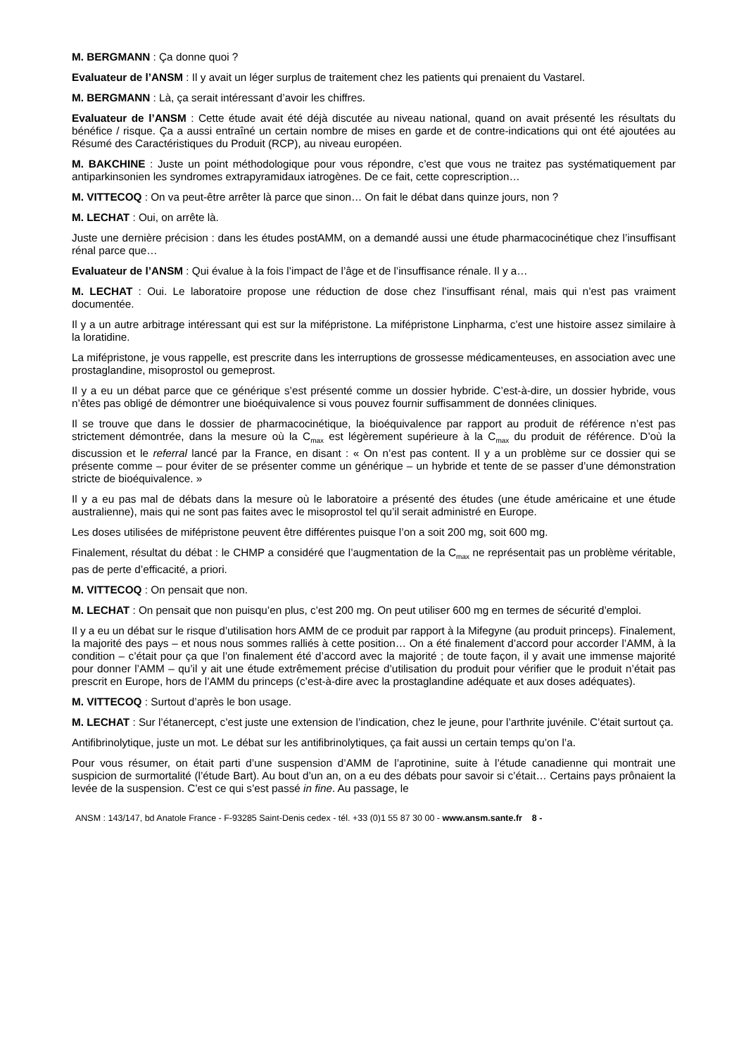M. BERGMANN : Ça donne quoi ?
Evaluateur de l’ANSM : Il y avait un léger surplus de traitement chez les patients qui prenaient du Vastarel.
M. BERGMANN : Là, ça serait intéressant d’avoir les chiffres.
Evaluateur de l’ANSM : Cette étude avait été déjà discutée au niveau national, quand on avait présenté les résultats du bénéfice / risque. Ça a aussi entraîné un certain nombre de mises en garde et de contre-indications qui ont été ajoutées au Résumé des Caractéristiques du Produit (RCP), au niveau européen.
M. BAKCHINE : Juste un point méthodologique pour vous répondre, c’est que vous ne traitez pas systématiquement par antiparkinsonien les syndromes extrapyramidaux iatrogènes. De ce fait, cette coprescription…
M. VITTECOQ : On va peut-être arrêter là parce que sinon… On fait le débat dans quinze jours, non ?
M. LECHAT : Oui, on arrête là.
Juste une dernière précision : dans les études postAMM, on a demandé aussi une étude pharmacocinétique chez l’insuffisant rénal parce que…
Evaluateur de l’ANSM : Qui évalue à la fois l’impact de l’âge et de l’insuffisance rénale. Il y a…
M. LECHAT : Oui. Le laboratoire propose une réduction de dose chez l’insuffisant rénal, mais qui n’est pas vraiment documentée.
Il y a un autre arbitrage intéressant qui est sur la mifépristone. La mifépristone Linpharma, c’est une histoire assez similaire à la loratidine.
La mifépristone, je vous rappelle, est prescrite dans les interruptions de grossesse médicamenteuses, en association avec une prostaglandine, misoprostol ou gemeprost.
Il y a eu un débat parce que ce générique s’est présenté comme un dossier hybride. C’est-à-dire, un dossier hybride, vous n’êtes pas obligé de démontrer une bioéquivalence si vous pouvez fournir suffisamment de données cliniques.
Il se trouve que dans le dossier de pharmacocinétique, la bioéquivalence par rapport au produit de référence n’est pas strictement démontrée, dans la mesure où la C<sub>max</sub> est légèrement supérieure à la C<sub>max</sub> du produit de référence. D’où la discussion et le referral lancé par la France, en disant : « On n’est pas content. Il y a un problème sur ce dossier qui se présente comme – pour éviter de se présenter comme un générique – un hybride et tente de se passer d’une démonstration stricte de bioéquivalence. »
Il y a eu pas mal de débats dans la mesure où le laboratoire a présenté des études (une étude américaine et une étude australienne), mais qui ne sont pas faites avec le misoprostol tel qu’il serait administré en Europe.
Les doses utilisées de mifépristone peuvent être différentes puisque l’on a soit 200 mg, soit 600 mg.
Finalement, résultat du débat : le CHMP a considéré que l’augmentation de la C<sub>max</sub> ne représentait pas un problème véritable, pas de perte d’efficacité, a priori.
M. VITTECOQ : On pensait que non.
M. LECHAT : On pensait que non puisqu’en plus, c’est 200 mg. On peut utiliser 600 mg en termes de sécurité d’emploi.
Il y a eu un débat sur le risque d’utilisation hors AMM de ce produit par rapport à la Mifegyne (au produit princeps). Finalement, la majorité des pays – et nous nous sommes ralliés à cette position… On a été finalement d’accord pour accorder l’AMM, à la condition – c’était pour ça que l’on finalement été d’accord avec la majorité ; de toute façon, il y avait une immense majorité pour donner l’AMM – qu’il y ait une étude extrêmement précise d’utilisation du produit pour vérifier que le produit n’était pas prescrit en Europe, hors de l’AMM du princeps (c’est-à-dire avec la prostaglandine adéquate et aux doses adéquates).
M. VITTECOQ : Surtout d’après le bon usage.
M. LECHAT : Sur l’étanercept, c’est juste une extension de l’indication, chez le jeune, pour l’arthrite juvénile. C’était surtout ça.
Antifibrinolytique, juste un mot. Le débat sur les antifibrinolytiques, ça fait aussi un certain temps qu’on l’a.
Pour vous résumer, on était parti d’une suspension d’AMM de l’aprotinine, suite à l’étude canadienne qui montrait une suspicion de surmortalité (l’étude Bart). Au bout d’un an, on a eu des débats pour savoir si c’était… Certains pays prônaient la levée de la suspension. C’est ce qui s’est passé in fine. Au passage, le
ANSM : 143/147, bd Anatole France - F-93285 Saint-Denis cedex - tél. +33 (0)1 55 87 30 00 - www.ansm.sante.fr 8 -